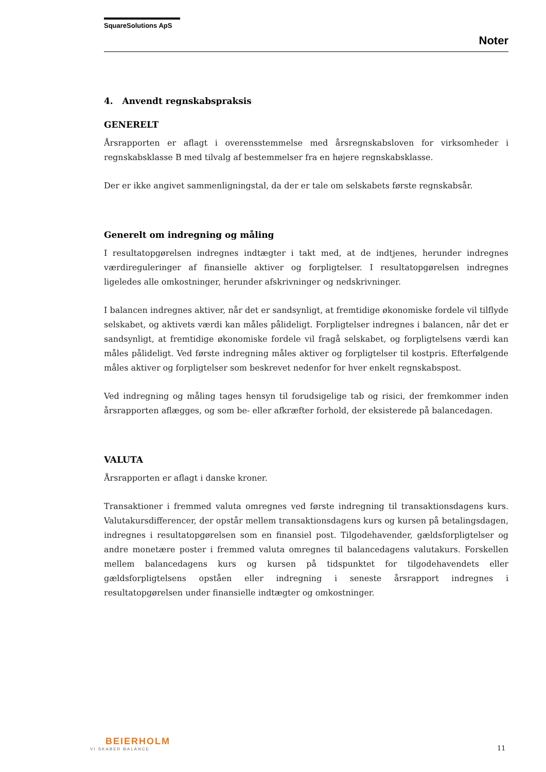SquareSolutions ApS
Noter
4. Anvendt regnskabspraksis
GENERELT
Årsrapporten er aflagt i overensstemmelse med årsregnskabsloven for virksomheder i regnskabsklasse B med tilvalg af bestemmelser fra en højere regnskabsklasse.
Der er ikke angivet sammenligningstal, da der er tale om selskabets første regnskabsår.
Generelt om indregning og måling
I resultatopgørelsen indregnes indtægter i takt med, at de indtjenes, herunder indregnes værdireguleringer af finansielle aktiver og forpligtelser. I resultatopgørelsen indregnes ligeledes alle omkostninger, herunder afskrivninger og nedskrivninger.
I balancen indregnes aktiver, når det er sandsynligt, at fremtidige økonomiske fordele vil tilflyde selskabet, og aktivets værdi kan måles pålideligt. Forpligtelser indregnes i balancen, når det er sandsynligt, at fremtidige økonomiske fordele vil fragå selskabet, og forpligtelsens værdi kan måles pålideligt. Ved første indregning måles aktiver og forpligtelser til kostpris. Efterfølgende måles aktiver og forpligtelser som beskrevet nedenfor for hver enkelt regnskabspost.
Ved indregning og måling tages hensyn til forudsigelige tab og risici, der fremkommer inden årsrapporten aflægges, og som be- eller afkræfter forhold, der eksisterede på balancedagen.
VALUTA
Årsrapporten er aflagt i danske kroner.
Transaktioner i fremmed valuta omregnes ved første indregning til transaktionsdagens kurs. Valutakursdifferencer, der opstår mellem transaktionsdagens kurs og kursen på betalingsdagen, indregnes i resultatopgørelsen som en finansiel post. Tilgodehavender, gældsforpligtelser og andre monetære poster i fremmed valuta omregnes til balancedagens valutakurs. Forskellen mellem balancedagens kurs og kursen på tidspunktet for tilgodehavendets eller gældsforpligtelsens opståen eller indregning i seneste årsrapport indregnes i resultatopgørelsen under finansielle indtægter og omkostninger.
BEIERHOLM
VI SKABER BALANCE
11